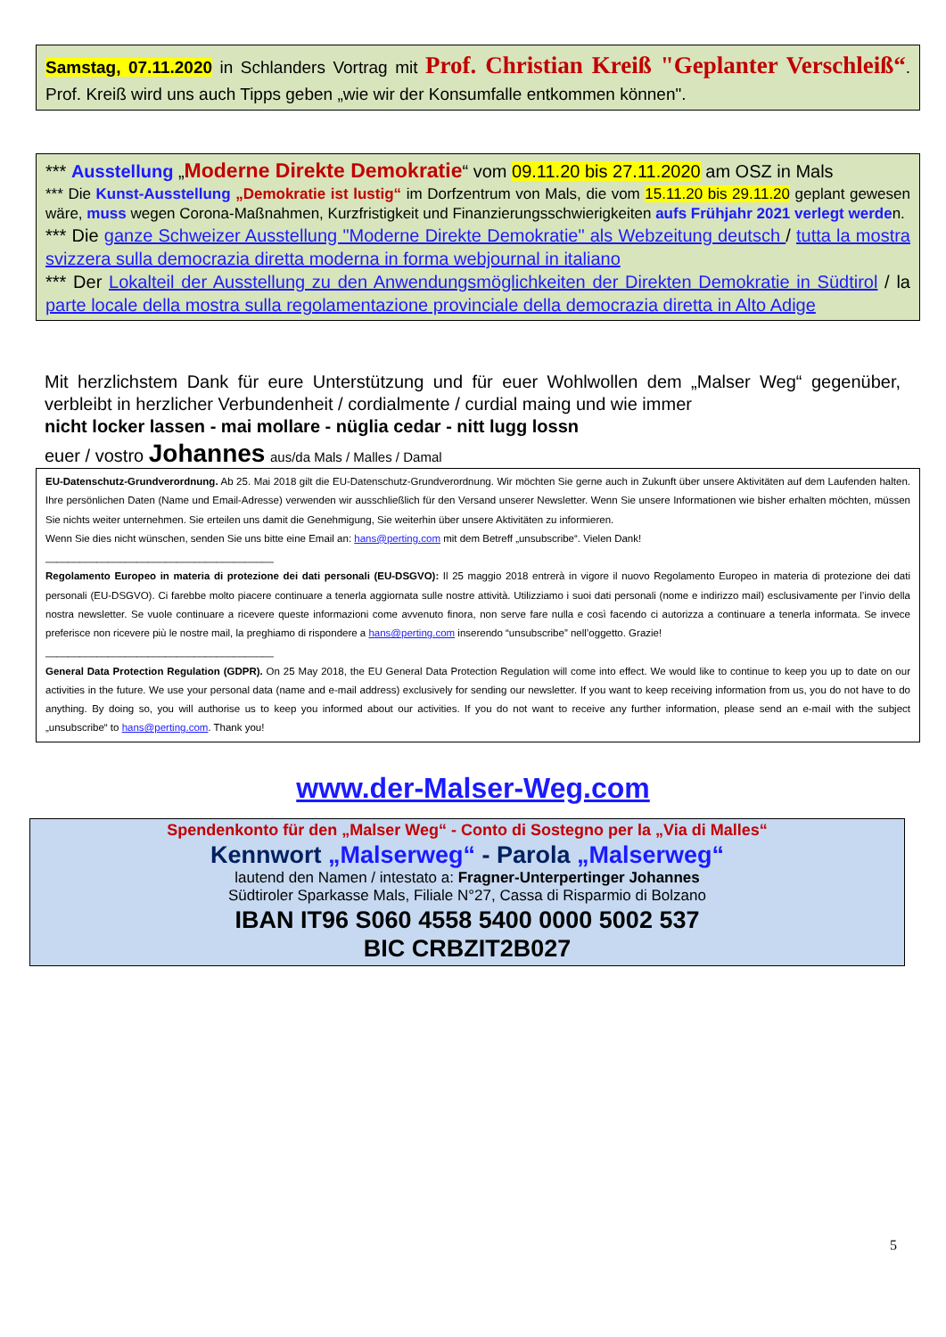Samstag, 07.11.2020 in Schlanders Vortrag mit Prof. Christian Kreiß "Geplanter Verschleiß“. Prof. Kreiß wird uns auch Tipps geben „wie wir der Konsumfalle entkommen können".
*** Ausstellung „Moderne Direkte Demokratie“ vom 09.11.20 bis 27.11.2020 am OSZ in Mals
*** Die Kunst-Ausstellung „Demokratie ist lustig“ im Dorfzentrum von Mals, die vom 15.11.20 bis 29.11.20 geplant gewesen wäre, muss wegen Corona-Maßnahmen, Kurzfristigkeit und Finanzierungsschwierigkeiten aufs Frühjahr 2021 verlegt werden.
*** Die ganze Schweizer Ausstellung "Moderne Direkte Demokratie" als Webzeitung deutsch / tutta la mostra svizzera sulla democrazia diretta moderna in forma webjournal in italiano
*** Der Lokalteil der Ausstellung zu den Anwendungsmöglichkeiten der Direkten Demokratie in Südtirol / la parte locale della mostra sulla regolamentazione provinciale della democrazia diretta in Alto Adige
Mit herzlichstem Dank für eure Unterstützung und für euer Wohlwollen dem „Malser Weg“ gegenüber, verbleibt in herzlicher Verbundenheit / cordialmente / curdial maing und wie immer
nicht locker lassen - mai mollare - nüglia cedar - nitt lugg lossn
euer / vostro Johannes aus/da Mals / Malles / Damal
EU-Datenschutz-Grundverordnung. Ab 25. Mai 2018 gilt die EU-Datenschutz-Grundverordnung. Wir möchten Sie gerne auch in Zukunft über unsere Aktivitäten auf dem Laufenden halten. Ihre persönlichen Daten (Name und Email-Adresse) verwenden wir ausschließlich für den Versand unserer Newsletter. Wenn Sie unsere Informationen wie bisher erhalten möchten, müssen Sie nichts weiter unternehmen. Sie erteilen uns damit die Genehmigung, Sie weiterhin über unsere Aktivitäten zu informieren.
Wenn Sie dies nicht wünschen, senden Sie uns bitte eine Email an: hans@perting.com mit dem Betreff „unsubscribe“. Vielen Dank!
________________________________________
Regolamento Europeo in materia di protezione dei dati personali (EU-DSGVO): Il 25 maggio 2018 entrerà in vigore il nuovo Regolamento Europeo in materia di protezione dei dati personali (EU-DSGVO). Ci farebbe molto piacere continuare a tenerla aggiornata sulle nostre attività. Utilizziamo i suoi dati personali (nome e indirizzo mail) esclusivamente per l’invio della nostra newsletter. Se vuole continuare a ricevere queste informazioni come avvenuto finora, non serve fare nulla e così facendo ci autorizza a continuare a tenerla informata. Se invece preferisce non ricevere più le nostre mail, la preghiamo di rispondere a hans@perting.com inserendo “unsubscribe” nell’oggetto. Grazie!
________________________________________
General Data Protection Regulation (GDPR). On 25 May 2018, the EU General Data Protection Regulation will come into effect. We would like to continue to keep you up to date on our activities in the future. We use your personal data (name and e-mail address) exclusively for sending our newsletter. If you want to keep receiving information from us, you do not have to do anything. By doing so, you will authorise us to keep you informed about our activities. If you do not want to receive any further information, please send an e-mail with the subject „unsubscribe“ to hans@perting.com. Thank you!
www.der-Malser-Weg.com
Spendenkonto für den „Malser Weg“ - Conto di Sostegno per la „Via di Malles“
Kennwort „Malserweg“ - Parola „Malserweg“
lautend den Namen / intestato a: Fragner-Unterpertinger Johannes
Südtiroler Sparkasse Mals, Filiale N°27, Cassa di Risparmio di Bolzano
IBAN IT96 S060 4558 5400 0000 5002 537
BIC CRBZIT2B027
5